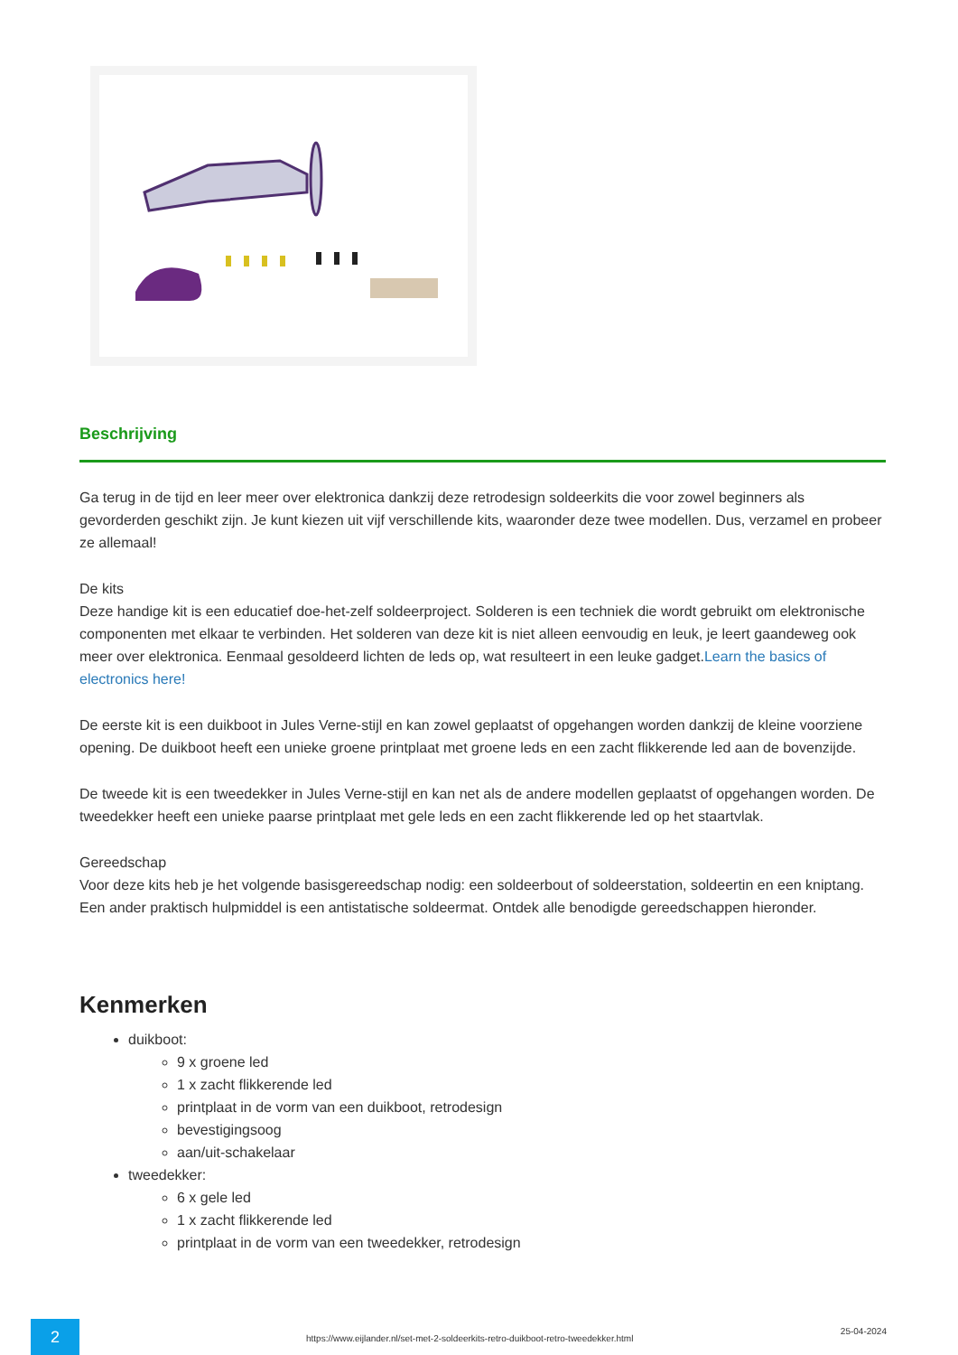Beschrijving
Ga terug in de tijd en leer meer over elektronica dankzij deze retrodesign soldeerkits die voor zowel beginners als gevorderden geschikt zijn. Je kunt kiezen uit vijf verschillende kits, waaronder deze twee modellen. Dus, verzamel en probeer ze allemaal!
De kits
Deze handige kit is een educatief doe-het-zelf soldeerproject. Solderen is een techniek die wordt gebruikt om elektronische componenten met elkaar te verbinden. Het solderen van deze kit is niet alleen eenvoudig en leuk, je leert gaandeweg ook meer over elektronica. Eenmaal gesoldeerd lichten de leds op, wat resulteert in een leuke gadget.Learn the basics of electronics here!
De eerste kit is een duikboot in Jules Verne-stijl en kan zowel geplaatst of opgehangen worden dankzij de kleine voorziene opening. De duikboot heeft een unieke groene printplaat met groene leds en een zacht flikkerende led aan de bovenzijde.
De tweede kit is een tweedekker in Jules Verne-stijl en kan net als de andere modellen geplaatst of opgehangen worden. De tweedekker heeft een unieke paarse printplaat met gele leds en een zacht flikkerende led op het staartvlak.
Gereedschap
Voor deze kits heb je het volgende basisgereedschap nodig: een soldeerbout of soldeerstation, soldeertin en een kniptang. Een ander praktisch hulpmiddel is een antistatische soldeermat. Ontdek alle benodigde gereedschappen hieronder.
Kenmerken
duikboot:
9 x groene led
1 x zacht flikkerende led
printplaat in de vorm van een duikboot, retrodesign
bevestigingsoog
aan/uit-schakelaar
tweedekker:
6 x gele led
1 x zacht flikkerende led
printplaat in de vorm van een tweedekker, retrodesign
2
https://www.eijlander.nl/set-met-2-soldeerkits-retro-duikboot-retro-tweedekker.html
25-04-2024